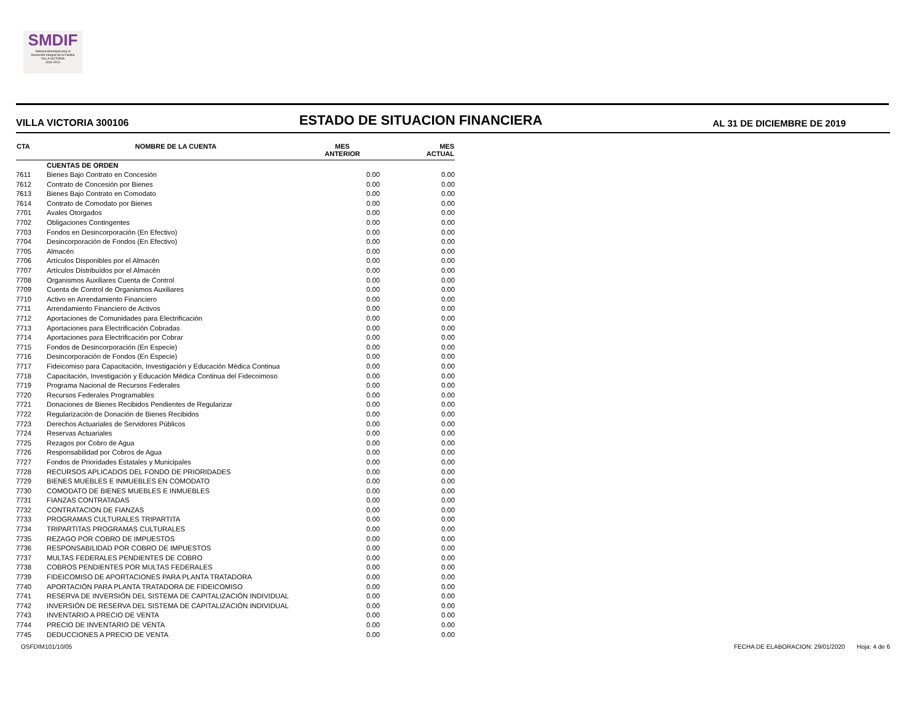SMDIF
Sistema Municipal para el
Desarrollo Integral de la Familia
VILLA VICTORIA
2019-2021
VILLA VICTORIA 300106
ESTADO DE SITUACION FINANCIERA
AL 31 DE DICIEMBRE DE 2019
| CTA | NOMBRE DE LA CUENTA | MES ANTERIOR | MES ACTUAL |
| --- | --- | --- | --- |
| | CUENTAS DE ORDEN | | |
| 7611 | Bienes Bajo Contrato en Concesión | 0.00 | 0.00 |
| 7612 | Contrato de Concesión por Bienes | 0.00 | 0.00 |
| 7613 | Bienes Bajo Contrato en Comodato | 0.00 | 0.00 |
| 7614 | Contrato de Comodato por Bienes | 0.00 | 0.00 |
| 7701 | Avales Otorgados | 0.00 | 0.00 |
| 7702 | Obligaciones Contingentes | 0.00 | 0.00 |
| 7703 | Fondos en Desincorporación (En Efectivo) | 0.00 | 0.00 |
| 7704 | Desincorporación de Fondos (En Efectivo) | 0.00 | 0.00 |
| 7705 | Almacén | 0.00 | 0.00 |
| 7706 | Artículos Disponibles por el Almacén | 0.00 | 0.00 |
| 7707 | Artículos Distribuídos por el Almacén | 0.00 | 0.00 |
| 7708 | Organismos Auxiliares Cuenta de Control | 0.00 | 0.00 |
| 7709 | Cuenta de Control de Organismos Auxiliares | 0.00 | 0.00 |
| 7710 | Activo en Arrendamiento Financiero | 0.00 | 0.00 |
| 7711 | Arrendamiento Financiero de Activos | 0.00 | 0.00 |
| 7712 | Aportaciones de Comunidades para Electrificación | 0.00 | 0.00 |
| 7713 | Aportaciones para Electrificación Cobradas | 0.00 | 0.00 |
| 7714 | Aportaciones para Electrificación por Cobrar | 0.00 | 0.00 |
| 7715 | Fondos de Desincorporación (En Especie) | 0.00 | 0.00 |
| 7716 | Desincorporación de Fondos (En Especie) | 0.00 | 0.00 |
| 7717 | Fideicomiso para Capacitación, Investigación y Educación Médica Continua | 0.00 | 0.00 |
| 7718 | Capacitación, Investigación y Educación Médica Continua del Fidecoimoso | 0.00 | 0.00 |
| 7719 | Programa Nacional de Recursos Federales | 0.00 | 0.00 |
| 7720 | Recursos Federales Programables | 0.00 | 0.00 |
| 7721 | Donaciones de Bienes Recibidos Pendientes de Regularizar | 0.00 | 0.00 |
| 7722 | Regularización de Donación de Bienes Recibidos | 0.00 | 0.00 |
| 7723 | Derechos Actuariales de Servidores Públicos | 0.00 | 0.00 |
| 7724 | Reservas Actuariales | 0.00 | 0.00 |
| 7725 | Rezagos por Cobro de Agua | 0.00 | 0.00 |
| 7726 | Responsabilidad por Cobros de Agua | 0.00 | 0.00 |
| 7727 | Fondos de Prioridades Estatales y Municipales | 0.00 | 0.00 |
| 7728 | RECURSOS APLICADOS DEL FONDO DE PRIORIDADES | 0.00 | 0.00 |
| 7729 | BIENES MUEBLES E INMUEBLES EN COMODATO | 0.00 | 0.00 |
| 7730 | COMODATO DE BIENES MUEBLES E INMUEBLES | 0.00 | 0.00 |
| 7731 | FIANZAS CONTRATADAS | 0.00 | 0.00 |
| 7732 | CONTRATACION DE FIANZAS | 0.00 | 0.00 |
| 7733 | PROGRAMAS CULTURALES TRIPARTITA | 0.00 | 0.00 |
| 7734 | TRIPARTITAS PROGRAMAS CULTURALES | 0.00 | 0.00 |
| 7735 | REZAGO POR COBRO DE IMPUESTOS | 0.00 | 0.00 |
| 7736 | RESPONSABILIDAD POR COBRO DE IMPUESTOS | 0.00 | 0.00 |
| 7737 | MULTAS FEDERALES PENDIENTES DE COBRO | 0.00 | 0.00 |
| 7738 | COBROS PENDIENTES POR MULTAS FEDERALES | 0.00 | 0.00 |
| 7739 | FIDEICOMISO DE APORTACIONES PARA PLANTA TRATADORA | 0.00 | 0.00 |
| 7740 | APORTACIÓN PARA PLANTA TRATADORA DE FIDEICOMISO | 0.00 | 0.00 |
| 7741 | RESERVA DE INVERSIÓN DEL SISTEMA DE CAPITALIZACIÓN INDIVIDUAL | 0.00 | 0.00 |
| 7742 | INVERSIÓN DE RESERVA DEL SISTEMA DE CAPITALIZACIÓN INDIVIDUAL | 0.00 | 0.00 |
| 7743 | INVENTARIO A PRECIO DE VENTA | 0.00 | 0.00 |
| 7744 | PRECIO DE INVENTARIO DE VENTA | 0.00 | 0.00 |
| 7745 | DEDUCCIONES A PRECIO DE VENTA | 0.00 | 0.00 |
OSFDIM101/10/05 FECHA DE ELABORACION: 29/01/2020 Hoja: 4 de 6